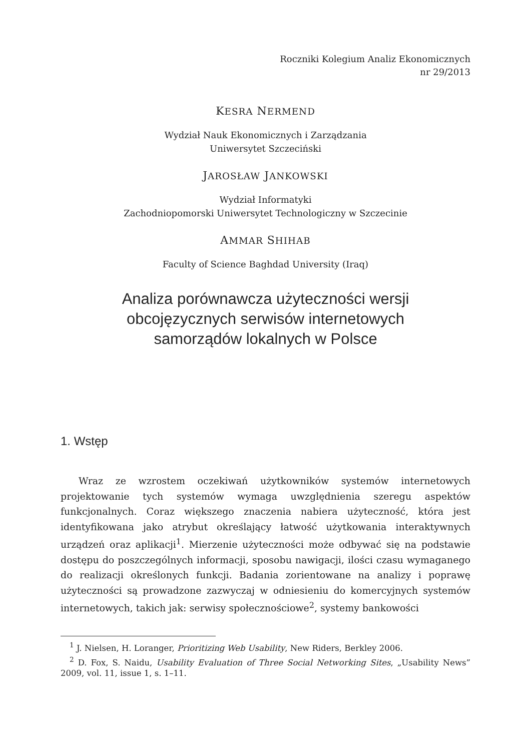Roczniki Kolegium Analiz Ekonomicznych
nr 29/2013
KESRA NERMEND
Wydział Nauk Ekonomicznych i Zarządzania
Uniwersytet Szczeciński
JAROSŁAW JANKOWSKI
Wydział Informatyki
Zachodniopomorski Uniwersytet Technologiczny w Szczecinie
AMMAR SHIHAB
Faculty of Science Baghdad University (Iraq)
Analiza porównawcza użyteczności wersji
obcojęzycznych serwisów internetowych
samorządów lokalnych w Polsce
1. Wstęp
Wraz ze wzrostem oczekiwań użytkowników systemów internetowych projektowanie tych systemów wymaga uwzględnienia szeregu aspektów funkcjonalnych. Coraz większego znaczenia nabiera użyteczność, która jest identyfikowana jako atrybut określający łatwość użytkowania interaktywnych urządzeń oraz aplikacji<sup>1</sup>. Mierzenie użyteczności może odbywać się na podstawie dostępu do poszczególnych informacji, sposobu nawigacji, ilości czasu wymaganego do realizacji określonych funkcji. Badania zorientowane na analizy i poprawę użyteczności są prowadzone zazwyczaj w odniesieniu do komercyjnych systemów internetowych, takich jak: serwisy społecznościowe<sup>2</sup>, systemy bankowości
<sup>1</sup> J. Nielsen, H. Loranger, Prioritizing Web Usability, New Riders, Berkley 2006.
<sup>2</sup> D. Fox, S. Naidu, Usability Evaluation of Three Social Networking Sites, „Usability News” 2009, vol. 11, issue 1, s. 1–11.